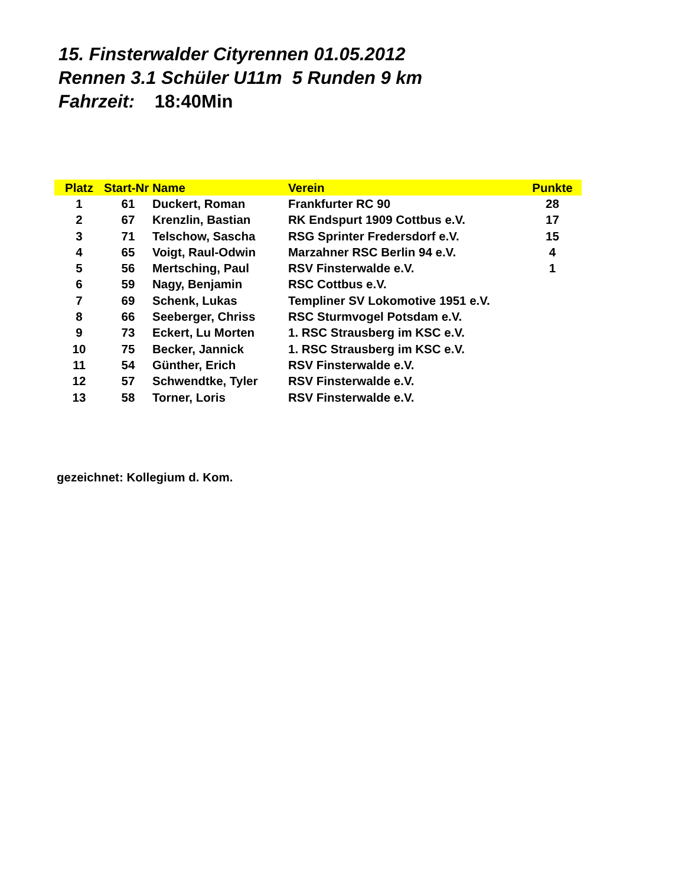15. Finsterwalder Cityrennen 01.05.2012
Rennen 3.1 Schüler U11m 5 Runden 9 km
Fahrzeit: 18:40Min
| Platz | Start-Nr | Name | Verein | Punkte |
| --- | --- | --- | --- | --- |
| 1 | 61 | Duckert, Roman | Frankfurter RC 90 | 28 |
| 2 | 67 | Krenzlin, Bastian | RK Endspurt 1909 Cottbus e.V. | 17 |
| 3 | 71 | Telschow, Sascha | RSG Sprinter Fredersdorf e.V. | 15 |
| 4 | 65 | Voigt, Raul-Odwin | Marzahner RSC Berlin 94 e.V. | 4 |
| 5 | 56 | Mertsching, Paul | RSV Finsterwalde e.V. | 1 |
| 6 | 59 | Nagy, Benjamin | RSC Cottbus e.V. | |
| 7 | 69 | Schenk, Lukas | Templiner SV Lokomotive 1951 e.V. | |
| 8 | 66 | Seeberger, Chriss | RSC Sturmvogel Potsdam e.V. | |
| 9 | 73 | Eckert, Lu Morten | 1. RSC Strausberg im KSC e.V. | |
| 10 | 75 | Becker, Jannick | 1. RSC Strausberg im KSC e.V. | |
| 11 | 54 | Günther, Erich | RSV Finsterwalde e.V. | |
| 12 | 57 | Schwendtke, Tyler | RSV Finsterwalde e.V. | |
| 13 | 58 | Torner, Loris | RSV Finsterwalde e.V. | |
gezeichnet: Kollegium d. Kom.